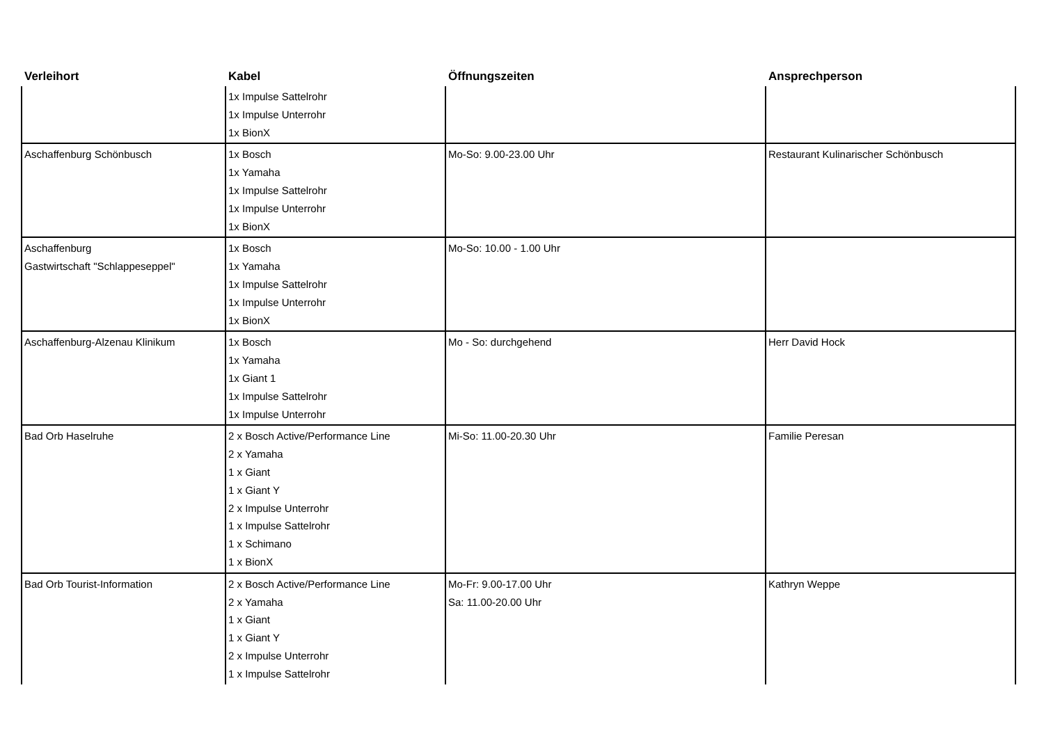| Verleihort | Kabel | Öffnungszeiten | Ansprechperson |
| --- | --- | --- | --- |
| | 1x Impulse Sattelrohr 1x Impulse Unterrohr 1x BionX | | |
| Aschaffenburg Schönbusch | 1x Bosch 1x Yamaha 1x Impulse Sattelrohr 1x Impulse Unterrohr 1x BionX | Mo-So: 9.00-23.00 Uhr | Restaurant Kulinarischer Schönbusch |
| Aschaffenburg Gastwirtschaft "Schlappeseppel" | 1x Bosch 1x Yamaha 1x Impulse Sattelrohr 1x Impulse Unterrohr 1x BionX | Mo-So: 10.00 - 1.00 Uhr | |
| Aschaffenburg-Alzenau Klinikum | 1x Bosch 1x Yamaha 1x Giant 1 1x Impulse Sattelrohr 1x Impulse Unterrohr | Mo - So: durchgehend | Herr David Hock |
| Bad Orb Haselruhe | 2 x Bosch Active/Performance Line 2 x Yamaha 1 x Giant 1 x Giant Y 2 x Impulse Unterrohr 1 x Impulse Sattelrohr 1 x Schimano 1 x BionX | Mi-So: 11.00-20.30 Uhr | Familie Peresan |
| Bad Orb Tourist-Information | 2 x Bosch Active/Performance Line 2 x Yamaha 1 x Giant 1 x Giant Y 2 x Impulse Unterrohr 1 x Impulse Sattelrohr | Mo-Fr: 9.00-17.00 Uhr Sa: 11.00-20.00 Uhr | Kathryn Weppe |